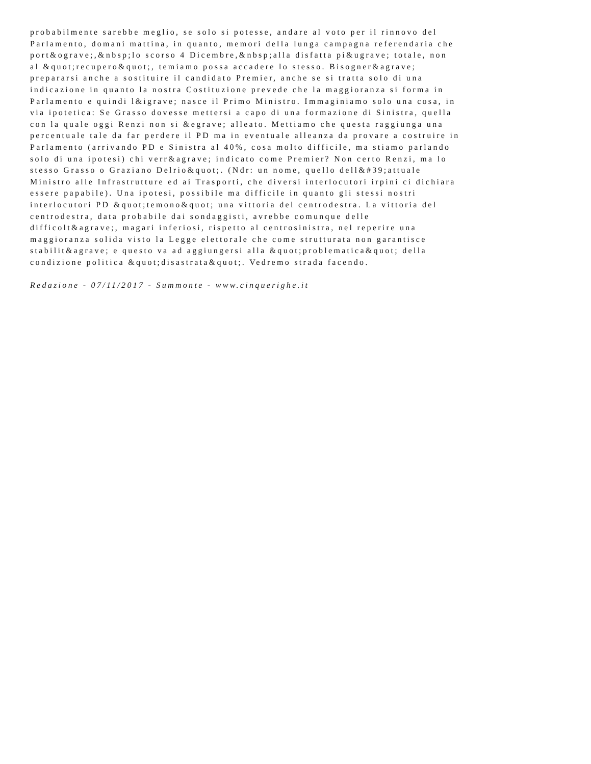probabilmente sarebbe meglio, se solo si potesse, andare al voto per il rinnovo del
Parlamento, domani mattina, in quanto, memori della lunga campagna referendaria che
port&ograve;,&nbsp;lo scorso 4 Dicembre,&nbsp;alla disfatta pi&ugrave; totale, non
al &quot;recupero&quot;, temiamo possa accadere lo stesso. Bisogner&agrave;
prepararsi anche a sostituire il candidato Premier, anche se si tratta solo di una
indicazione in quanto la nostra Costituzione prevede che la maggioranza si forma in
Parlamento e quindi l&igrave; nasce il Primo Ministro. Immaginiamo solo una cosa, in
via ipotetica: Se Grasso dovesse mettersi a capo di una formazione di Sinistra, quella
con la quale oggi Renzi non si &egrave; alleato. Mettiamo che questa raggiunga una
percentuale tale da far perdere il PD ma in eventuale alleanza da provare a costruire in
Parlamento (arrivando PD e Sinistra al 40%, cosa molto difficile, ma stiamo parlando
solo di una ipotesi) chi verr&agrave; indicato come Premier? Non certo Renzi, ma lo
stesso Grasso o Graziano Delrio&quot;. (Ndr: un nome, quello dell&#39;attuale
Ministro alle Infrastrutture ed ai Trasporti, che diversi interlocutori irpini ci dichiara
essere papabile). Una ipotesi, possibile ma difficile in quanto gli stessi nostri
interlocutori PD &quot;temono&quot; una vittoria del centrodestra. La vittoria del
centrodestra, data probabile dai sondaggisti, avrebbe comunque delle
difficolt&agrave;, magari inferiosi, rispetto al centrosinistra, nel reperire una
maggioranza solida visto la Legge elettorale che come strutturata non garantisce
stabilit&agrave; e questo va ad aggiungersi alla &quot;problematica&quot; della
condizione politica &quot;disastrata&quot;. Vedremo strada facendo.
Redazione - 07/11/2017 - Summonte - www.cinquerighe.it